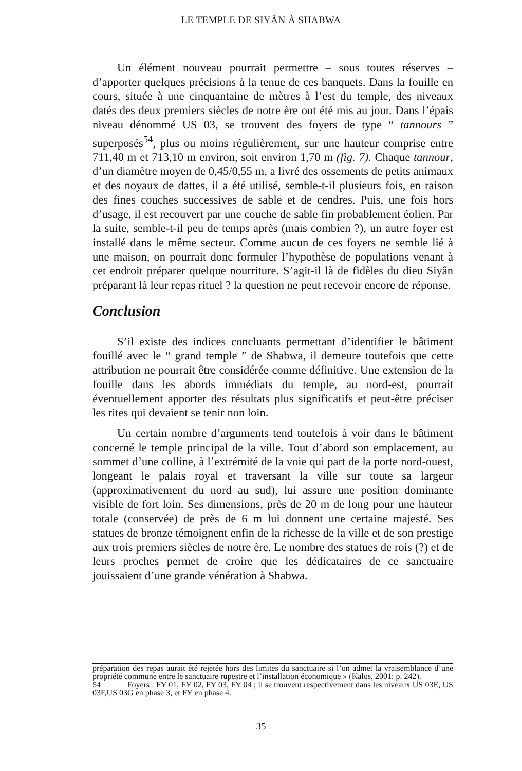LE TEMPLE DE SIYÂN À SHABWA
Un élément nouveau pourrait permettre – sous toutes réserves – d’apporter quelques précisions à la tenue de ces banquets. Dans la fouille en cours, située à une cinquantaine de mètres à l’est du temple, des niveaux datés des deux premiers siècles de notre ère ont été mis au jour. Dans l’épais niveau dénommé US 03, se trouvent des foyers de type “ tannours ” superposés<sup>54</sup>, plus ou moins régulièrement, sur une hauteur comprise entre 711,40 m et 713,10 m environ, soit environ 1,70 m (fig. 7). Chaque tannour, d’un diamètre moyen de 0,45/0,55 m, a livré des ossements de petits animaux et des noyaux de dattes, il a été utilisé, semble-t-il plusieurs fois, en raison des fines couches successives de sable et de cendres. Puis, une fois hors d’usage, il est recouvert par une couche de sable fin probablement éolien. Par la suite, semble-t-il peu de temps après (mais combien ?), un autre foyer est installé dans le même secteur. Comme aucun de ces foyers ne semble lié à une maison, on pourrait donc formuler l’hypothèse de populations venant à cet endroit préparer quelque nourriture. S’agit-il là de fidèles du dieu Siyân préparant là leur repas rituel ? la question ne peut recevoir encore de réponse.
Conclusion
S’il existe des indices concluants permettant d’identifier le bâtiment fouillé avec le “ grand temple ” de Shabwa, il demeure toutefois que cette attribution ne pourrait être considérée comme définitive. Une extension de la fouille dans les abords immédiats du temple, au nord-est, pourrait éventuellement apporter des résultats plus significatifs et peut-être préciser les rites qui devaient se tenir non loin.
Un certain nombre d’arguments tend toutefois à voir dans le bâtiment concerné le temple principal de la ville. Tout d’abord son emplacement, au sommet d’une colline, à l’extrémité de la voie qui part de la porte nord-ouest, longeant le palais royal et traversant la ville sur toute sa largeur (approximativement du nord au sud), lui assure une position dominante visible de fort loin. Ses dimensions, près de 20 m de long pour une hauteur totale (conservée) de près de 6 m lui donnent une certaine majesté. Ses statues de bronze témoignent enfin de la richesse de la ville et de son prestige aux trois premiers siècles de notre ère. Le nombre des statues de rois (?) et de leurs proches permet de croire que les dédicataires de ce sanctuaire jouissaient d’une grande vénération à Shabwa.
préparation des repas aurait été rejetée hors des limites du sanctuaire si l’on admet la vraisemblance d’une propriété commune entre le sanctuaire rupestre et l’installation économique » (Kalos, 2001: p. 242).
54 Foyers : FY 01, FY 02, FY 03, FY 04 ; il se trouvent respectivement dans les niveaux US 03E, US 03F,US 03G en phase 3, et FY en phase 4.
35